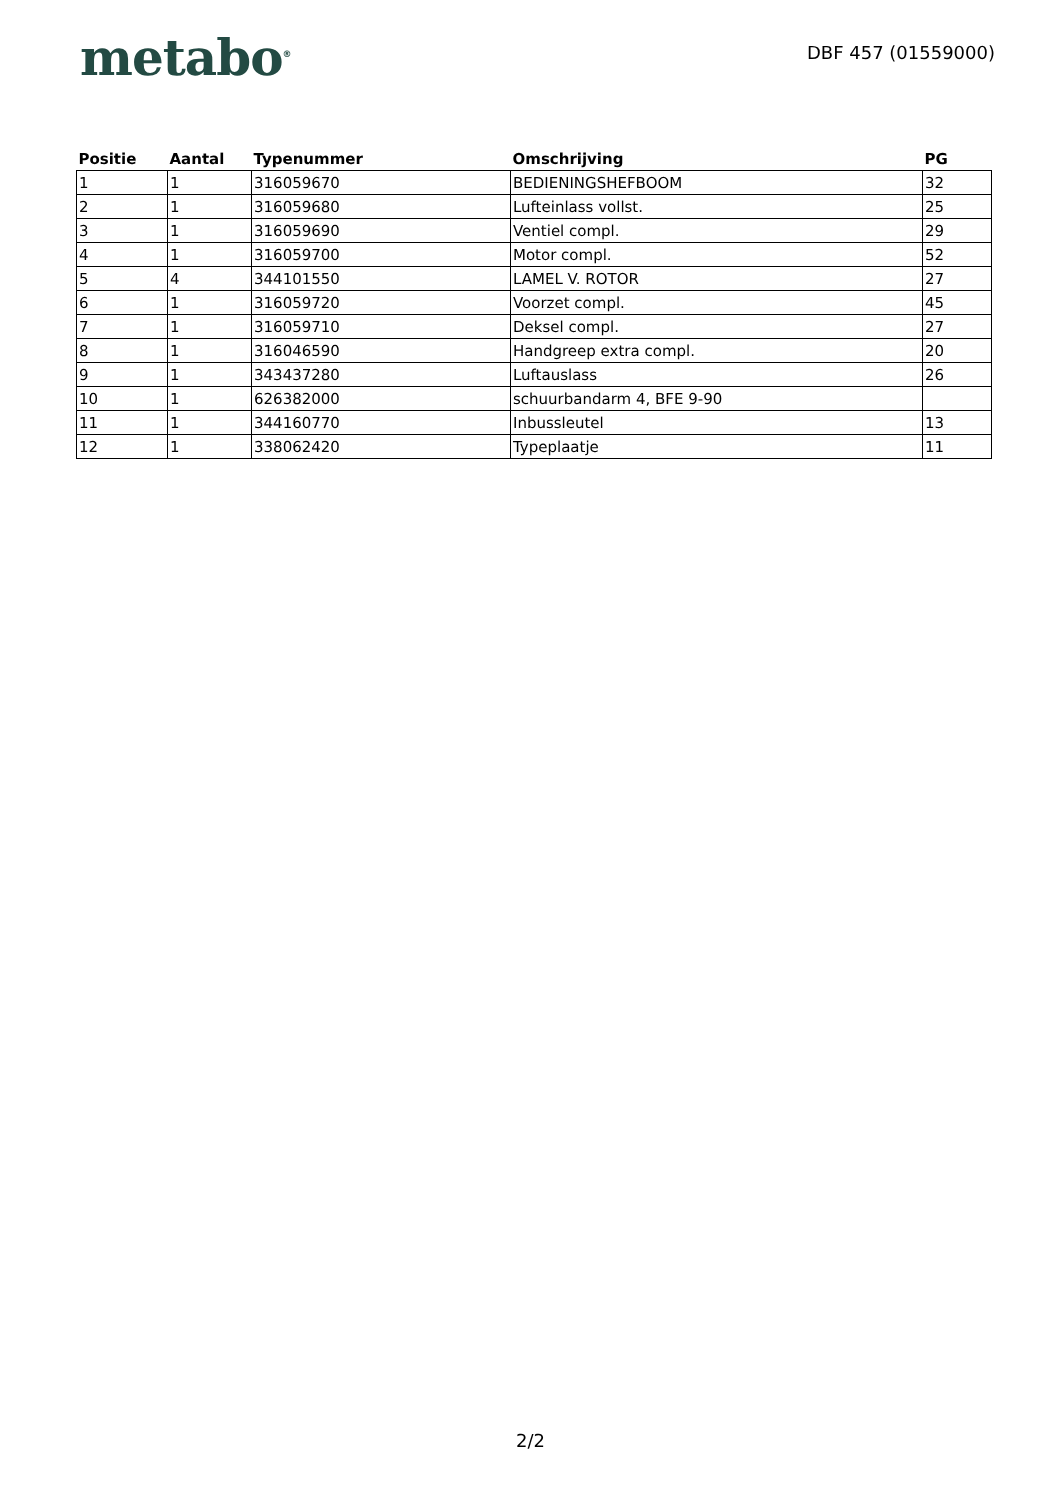metabo<sup>®</sup>
DBF 457 (01559000)
| Positie | Aantal | Typenummer | Omschrijving | PG |
| --- | --- | --- | --- | --- |
| 1 | 1 | 316059670 | BEDIENINGSHEFBOOM | 32 |
| 2 | 1 | 316059680 | Lufteinlass vollst. | 25 |
| 3 | 1 | 316059690 | Ventiel compl. | 29 |
| 4 | 1 | 316059700 | Motor compl. | 52 |
| 5 | 4 | 344101550 | LAMEL V. ROTOR | 27 |
| 6 | 1 | 316059720 | Voorzet compl. | 45 |
| 7 | 1 | 316059710 | Deksel compl. | 27 |
| 8 | 1 | 316046590 | Handgreep extra compl. | 20 |
| 9 | 1 | 343437280 | Luftauslass | 26 |
| 10 | 1 | 626382000 | schuurbandarm 4, BFE 9-90 | |
| 11 | 1 | 344160770 | Inbussleutel | 13 |
| 12 | 1 | 338062420 | Typeplaatje | 11 |
2/2